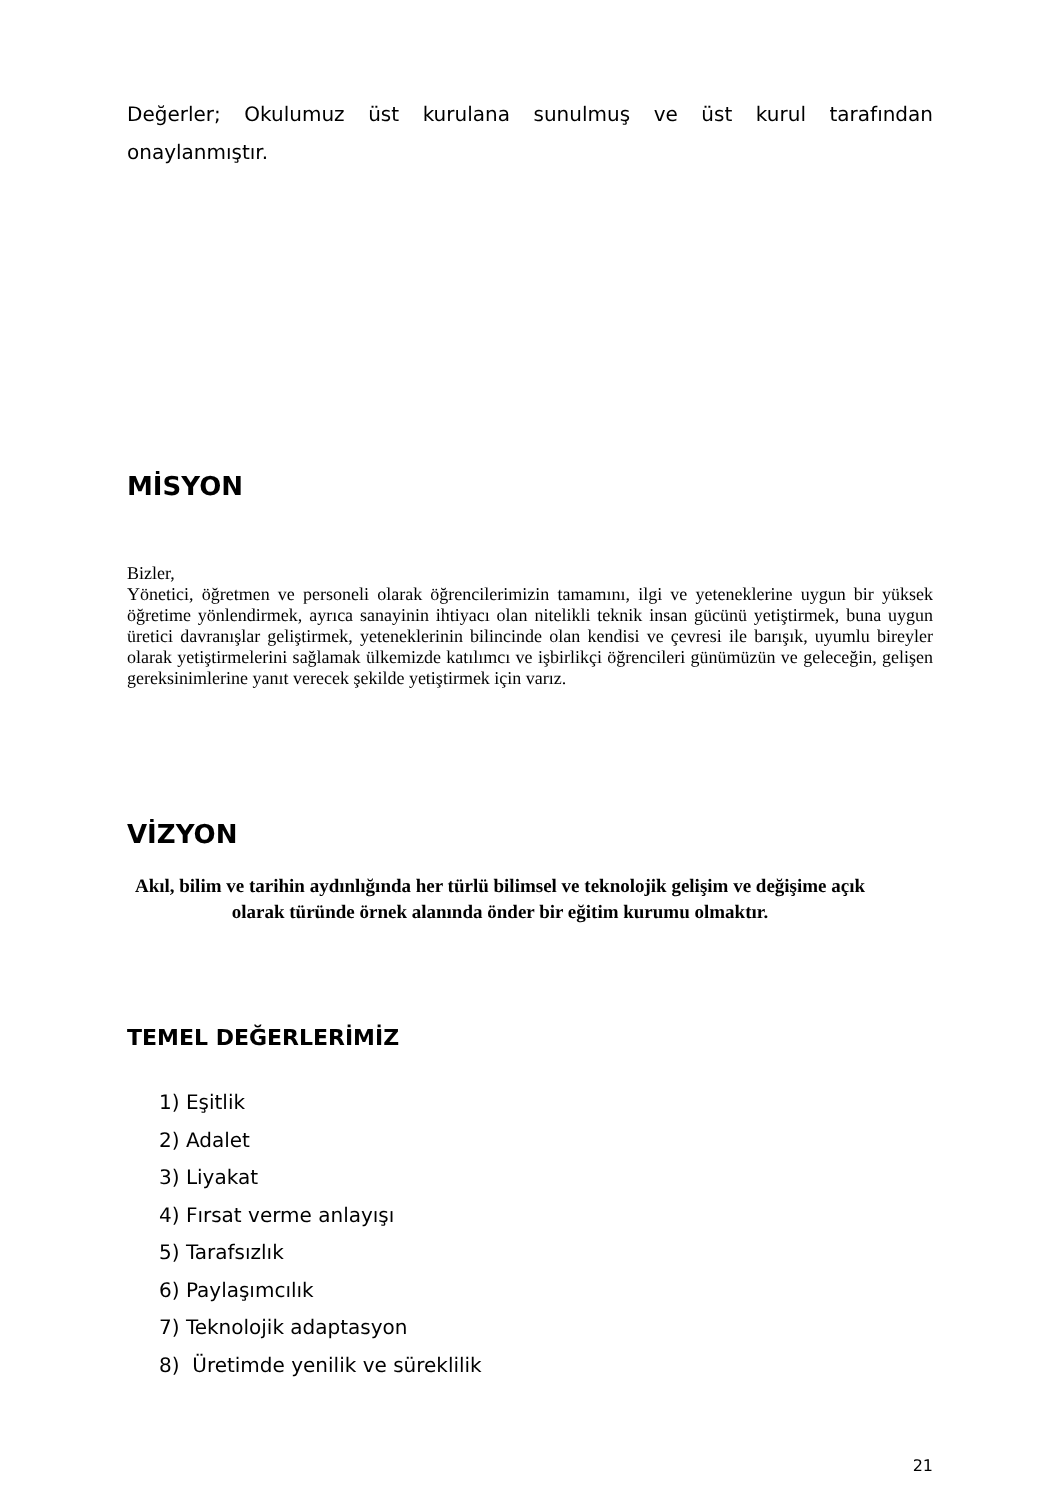Değerler; Okulumuz üst kurulana sunulmuş ve üst kurul tarafından onaylanmıştır.
MİSYON
Bizler,
Yönetici, öğretmen ve personeli olarak öğrencilerimizin tamamını, ilgi ve yeteneklerine uygun bir yüksek öğretime yönlendirmek, ayrıca sanayinin ihtiyacı olan nitelikli teknik insan gücünü yetiştirmek, buna uygun üretici davranışlar geliştirmek, yeteneklerinin bilincinde olan kendisi ve çevresi ile barışık, uyumlu bireyler olarak yetiştirmelerini sağlamak ülkemizde katılımcı ve işbirlikçi öğrencileri günümüzün ve geleceğin, gelişen gereksinimlerine yanıt verecek şekilde yetiştirmek için varız.
VİZYON
Akıl, bilim ve tarihin aydınlığında her türlü bilimsel ve teknolojik gelişim ve değişime açık olarak türünde örnek alanında önder bir eğitim kurumu olmaktır.
TEMEL DEĞERLERİMİZ
1) Eşitlik
2) Adalet
3) Liyakat
4) Fırsat verme anlayışı
5) Tarafsızlık
6) Paylaşımcılık
7) Teknolojik adaptasyon
8) Üretimde yenilik ve süreklilik
21